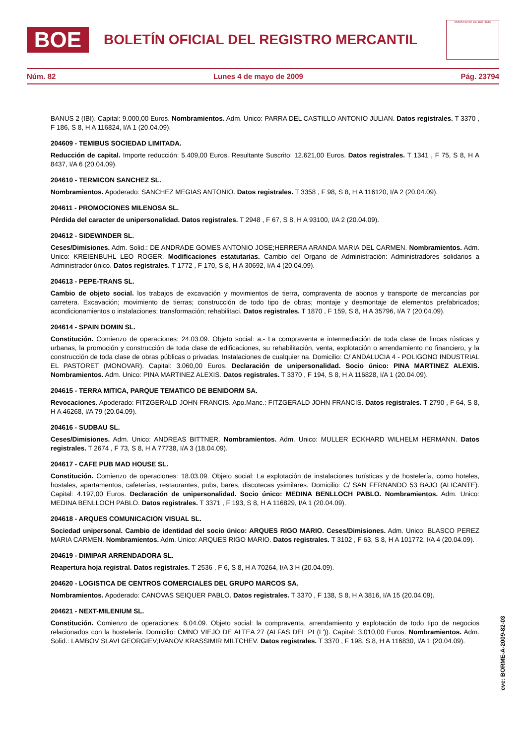BOE
BOLETÍN OFICIAL DEL REGISTRO MERCANTIL
MINISTERIO DE JUSTICIA
Núm. 82 Lunes 4 de mayo de 2009 Pág. 23794
BANUS 2 (IBI). Capital: 9.000,00 Euros. Nombramientos. Adm. Unico: PARRA DEL CASTILLO ANTONIO JULIAN. Datos registrales. T 3370 , F 186, S 8, H A 116824, I/A 1 (20.04.09).
204609 - TEMIBUS SOCIEDAD LIMITADA.
Reducción de capital. Importe reducción: 5.409,00 Euros. Resultante Suscrito: 12.621,00 Euros. Datos registrales. T 1341 , F 75, S 8, H A 8437, I/A 6 (20.04.09).
204610 - TERMICON SANCHEZ SL.
Nombramientos. Apoderado: SANCHEZ MEGIAS ANTONIO. Datos registrales. T 3358 , F 98, S 8, H A 116120, I/A 2 (20.04.09).
204611 - PROMOCIONES MILENOSA SL.
Pérdida del caracter de unipersonalidad. Datos registrales. T 2948 , F 67, S 8, H A 93100, I/A 2 (20.04.09).
204612 - SIDEWINDER SL.
Ceses/Dimisiones. Adm. Solid.: DE ANDRADE GOMES ANTONIO JOSE;HERRERA ARANDA MARIA DEL CARMEN. Nombramientos. Adm. Unico: KREIENBUHL LEO ROGER. Modificaciones estatutarias. Cambio del Organo de Administración: Administradores solidarios a Administrador único. Datos registrales. T 1772 , F 170, S 8, H A 30692, I/A 4 (20.04.09).
204613 - PEPE-TRANS SL.
Cambio de objeto social. los trabajos de excavación y movimientos de tierra, compraventa de abonos y transporte de mercancías por carretera. Excavación; movimiento de tierras; construcción de todo tipo de obras; montaje y desmontaje de elementos prefabricados; acondicionamientos o instalaciones; transformación; rehabilitaci. Datos registrales. T 1870 , F 159, S 8, H A 35796, I/A 7 (20.04.09).
204614 - SPAIN DOMIN SL.
Constitución. Comienzo de operaciones: 24.03.09. Objeto social: a.- La compraventa e intermediación de toda clase de fincas rústicas y urbanas, la promoción y construcción de toda clase de edificaciones, su rehabilitación, venta, explotación o arrendamiento no financiero, y la construcción de toda clase de obras públicas o privadas. Instalaciones de cualquier na. Domicilio: C/ ANDALUCIA 4 - POLIGONO INDUSTRIAL EL PASTORET (MONOVAR). Capital: 3.060,00 Euros. Declaración de unipersonalidad. Socio único: PINA MARTINEZ ALEXIS. Nombramientos. Adm. Unico: PINA MARTINEZ ALEXIS. Datos registrales. T 3370 , F 194, S 8, H A 116828, I/A 1 (20.04.09).
204615 - TERRA MITICA, PARQUE TEMATICO DE BENIDORM SA.
Revocaciones. Apoderado: FITZGERALD JOHN FRANCIS. Apo.Manc.: FITZGERALD JOHN FRANCIS. Datos registrales. T 2790 , F 64, S 8, H A 46268, I/A 79 (20.04.09).
204616 - SUDBAU SL.
Ceses/Dimisiones. Adm. Unico: ANDREAS BITTNER. Nombramientos. Adm. Unico: MULLER ECKHARD WILHELM HERMANN. Datos registrales. T 2674 , F 73, S 8, H A 77738, I/A 3 (18.04.09).
204617 - CAFE PUB MAD HOUSE SL.
Constitución. Comienzo de operaciones: 18.03.09. Objeto social: La explotación de instalaciones turísticas y de hostelería, como hoteles, hostales, apartamentos, cafeterías, restaurantes, pubs, bares, discotecas ysimilares. Domicilio: C/ SAN FERNANDO 53 BAJO (ALICANTE). Capital: 4.197,00 Euros. Declaración de unipersonalidad. Socio único: MEDINA BENLLOCH PABLO. Nombramientos. Adm. Unico: MEDINA BENLLOCH PABLO. Datos registrales. T 3371 , F 193, S 8, H A 116829, I/A 1 (20.04.09).
204618 - ARQUES COMUNICACION VISUAL SL.
Sociedad unipersonal. Cambio de identidad del socio único: ARQUES RIGO MARIO. Ceses/Dimisiones. Adm. Unico: BLASCO PEREZ MARIA CARMEN. Nombramientos. Adm. Unico: ARQUES RIGO MARIO. Datos registrales. T 3102 , F 63, S 8, H A 101772, I/A 4 (20.04.09).
204619 - DIMIPAR ARRENDADORA SL.
Reapertura hoja registral. Datos registrales. T 2536 , F 6, S 8, H A 70264, I/A 3 H (20.04.09).
204620 - LOGISTICA DE CENTROS COMERCIALES DEL GRUPO MARCOS SA.
Nombramientos. Apoderado: CANOVAS SEIQUER PABLO. Datos registrales. T 3370 , F 138, S 8, H A 3816, I/A 15 (20.04.09).
204621 - NEXT-MILENIUM SL.
Constitución. Comienzo de operaciones: 6.04.09. Objeto social: la compraventa, arrendamiento y explotación de todo tipo de negocios relacionados con la hostelería. Domicilio: CMNO VIEJO DE ALTEA 27 (ALFAS DEL PI (L')). Capital: 3.010,00 Euros. Nombramientos. Adm. Solid.: LAMBOV SLAVI GEORGIEV;IVANOV KRASSIMIR MILTCHEV. Datos registrales. T 3370 , F 198, S 8, H A 116830, I/A 1 (20.04.09).
cve: BORME-A-2009-82-03